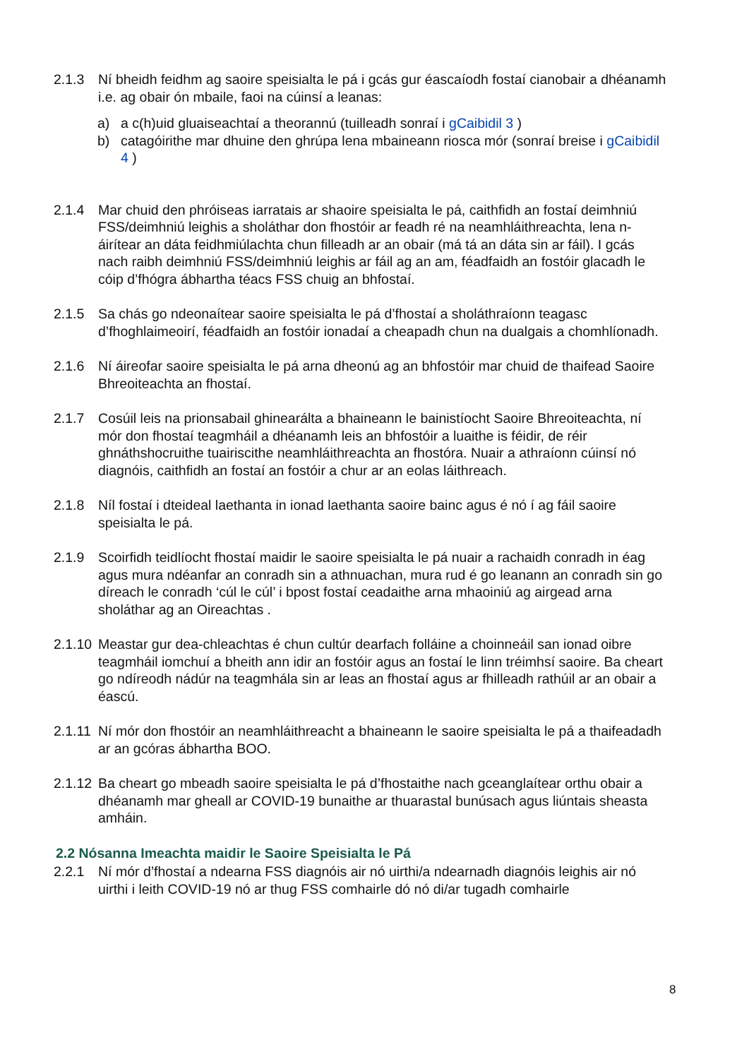2.1.3 Ní bheidh feidhm ag saoire speisialta le pá i gcás gur éascaíodh fostaí cianobair a dhéanamh i.e. ag obair ón mbaile, faoi na cúinsí a leanas:
a) a c(h)uid gluaiseachtaí a theorannú (tuilleadh sonraí i gCaibidil 3 )
b) catagóirithe mar dhuine den ghrúpa lena mbaineann riosca mór (sonraí breise i gCaibidil 4 )
2.1.4 Mar chuid den phróiseas iarratais ar shaoire speisialta le pá, caithfidh an fostaí deimhniú FSS/deimhniú leighis a sholáthar don fhostóir ar feadh ré na neamhláithreachta, lena n-áirítear an dáta feidhmiúlachta chun filleadh ar an obair (má tá an dáta sin ar fáil). I gcás nach raibh deimhniú FSS/deimhniú leighis ar fáil ag an am, féadfaidh an fostóir glacadh le cóip d’fhógra ábhartha téacs FSS chuig an bhfostaí.
2.1.5 Sa chás go ndeonaítear saoire speisialta le pá d’fhostaí a sholáthraíonn teagasc d’fhoghlaimeoirí, féadfaidh an fostóir ionadaí a cheapadh chun na dualgais a chomhlíonadh.
2.1.6 Ní áireofar saoire speisialta le pá arna dheonú ag an bhfostóir mar chuid de thaifead Saoire Bhreoiteachta an fhostaí.
2.1.7 Cosúil leis na prionsabail ghinearálta a bhaineann le bainistíocht Saoire Bhreoiteachta, ní mór don fhostaí teagmháil a dhéanamh leis an bhfostóir a luaithe is féidir, de réir ghnáthshocruithe tuairiscithe neamhláithreachta an fhostóra. Nuair a athraíonn cúinsí nó diagnóis, caithfidh an fostaí an fostóir a chur ar an eolas láithreach.
2.1.8 Níl fostaí i dteideal laethanta in ionad laethanta saoire bainc agus é nó í ag fáil saoire speisialta le pá.
2.1.9 Scoirfidh teidlíocht fhostaí maidir le saoire speisialta le pá nuair a rachaidh conradh in éag agus mura ndéanfar an conradh sin a athnuachan, mura rud é go leanann an conradh sin go díreach le conradh ‘cúl le cúl’ i bpost fostaí ceadaithe arna mhaoiniú ag airgead arna sholáthar ag an Oireachtas .
2.1.10
Meastar gur dea-chleachtas é chun cultúr dearfach folláine a choinneáil san ionad oibre teagmháil iomchuí a bheith ann idir an fostóir agus an fostaí le linn tréimhsí saoire. Ba cheart go ndíreodh nádúr na teagmhála sin ar leas an fhostaí agus ar fhilleadh rathúil ar an obair a éascú.
2.1.11
Ní mór don fhostóir an neamhláithreacht a bhaineann le saoire speisialta le pá a thaifeadadh ar an gcóras ábhartha BOO.
2.1.12
Ba cheart go mbeadh saoire speisialta le pá d’fhostaithe nach gceanglaítear orthu obair a dhéanamh mar gheall ar COVID-19 bunaithe ar thuarastal bunúsach agus liúntais sheasta amháin.
2.2 Nósanna Imeachta maidir le Saoire Speisialta le Pá
2.2.1 Ní mór d’fhostaí a ndearna FSS diagnóis air nó uirthi/a ndearnadh diagnóis leighis air nó uirthi i leith COVID-19 nó ar thug FSS comhairle dó nó di/ar tugadh comhairle
8